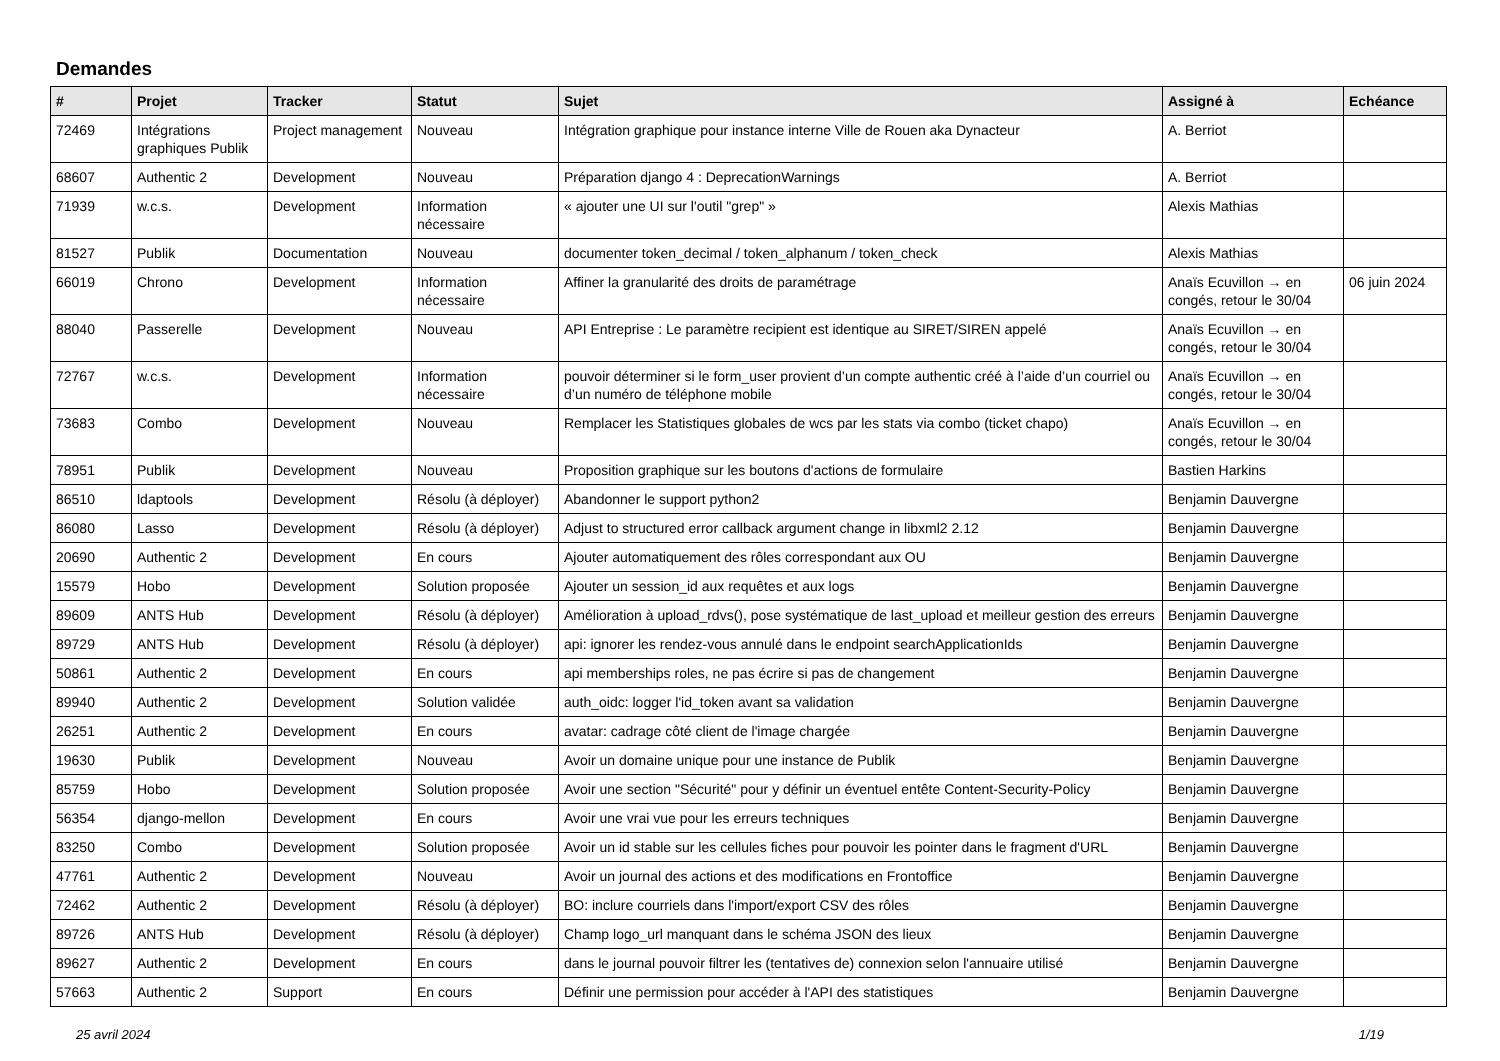Demandes
| # | Projet | Tracker | Statut | Sujet | Assigné à | Echéance |
| --- | --- | --- | --- | --- | --- | --- |
| 72469 | Intégrations graphiques Publik | Project management | Nouveau | Intégration graphique pour instance interne Ville de Rouen aka Dynacteur | A. Berriot | |
| 68607 | Authentic 2 | Development | Nouveau | Préparation django 4 : DeprecationWarnings | A. Berriot | |
| 71939 | w.c.s. | Development | Information nécessaire | « ajouter une UI sur l'outil "grep" » | Alexis Mathias | |
| 81527 | Publik | Documentation | Nouveau | documenter token_decimal / token_alphanum / token_check | Alexis Mathias | |
| 66019 | Chrono | Development | Information nécessaire | Affiner la granularité des droits de paramétrage | Anaïs Ecuvillon → en congés, retour le 30/04 | 06 juin 2024 |
| 88040 | Passerelle | Development | Nouveau | API Entreprise : Le paramètre recipient est identique au SIRET/SIREN appelé | Anaïs Ecuvillon → en congés, retour le 30/04 | |
| 72767 | w.c.s. | Development | Information nécessaire | pouvoir déterminer si le form_user provient d’un compte authentic créé à l’aide d’un courriel ou d’un numéro de téléphone mobile | Anaïs Ecuvillon → en congés, retour le 30/04 | |
| 73683 | Combo | Development | Nouveau | Remplacer les Statistiques globales de wcs par les stats via combo (ticket chapo) | Anaïs Ecuvillon → en congés, retour le 30/04 | |
| 78951 | Publik | Development | Nouveau | Proposition graphique sur les boutons d'actions de formulaire | Bastien Harkins | |
| 86510 | ldaptools | Development | Résolu (à déployer) | Abandonner le support python2 | Benjamin Dauvergne | |
| 86080 | Lasso | Development | Résolu (à déployer) | Adjust to structured error callback argument change in libxml2 2.12 | Benjamin Dauvergne | |
| 20690 | Authentic 2 | Development | En cours | Ajouter automatiquement des rôles correspondant aux OU | Benjamin Dauvergne | |
| 15579 | Hobo | Development | Solution proposée | Ajouter un session_id aux requêtes et aux logs | Benjamin Dauvergne | |
| 89609 | ANTS Hub | Development | Résolu (à déployer) | Amélioration à upload_rdvs(), pose systématique de last_upload et meilleur gestion des erreurs | Benjamin Dauvergne | |
| 89729 | ANTS Hub | Development | Résolu (à déployer) | api: ignorer les rendez-vous annulé dans le endpoint searchApplicationIds | Benjamin Dauvergne | |
| 50861 | Authentic 2 | Development | En cours | api memberships roles, ne pas écrire si pas de changement | Benjamin Dauvergne | |
| 89940 | Authentic 2 | Development | Solution validée | auth_oidc: logger l'id_token avant sa validation | Benjamin Dauvergne | |
| 26251 | Authentic 2 | Development | En cours | avatar: cadrage côté client de l'image chargée | Benjamin Dauvergne | |
| 19630 | Publik | Development | Nouveau | Avoir un domaine unique pour une instance de Publik | Benjamin Dauvergne | |
| 85759 | Hobo | Development | Solution proposée | Avoir une section "Sécurité" pour y définir un éventuel entête Content-Security-Policy | Benjamin Dauvergne | |
| 56354 | django-mellon | Development | En cours | Avoir une vrai vue pour les erreurs techniques | Benjamin Dauvergne | |
| 83250 | Combo | Development | Solution proposée | Avoir un id stable sur les cellules fiches pour pouvoir les pointer dans le fragment d'URL | Benjamin Dauvergne | |
| 47761 | Authentic 2 | Development | Nouveau | Avoir un journal des actions et des modifications en Frontoffice | Benjamin Dauvergne | |
| 72462 | Authentic 2 | Development | Résolu (à déployer) | BO: inclure courriels dans l'import/export CSV des rôles | Benjamin Dauvergne | |
| 89726 | ANTS Hub | Development | Résolu (à déployer) | Champ logo_url manquant dans le schéma JSON des lieux | Benjamin Dauvergne | |
| 89627 | Authentic 2 | Development | En cours | dans le journal pouvoir filtrer les (tentatives de) connexion selon l'annuaire utilisé | Benjamin Dauvergne | |
| 57663 | Authentic 2 | Support | En cours | Définir une permission pour accéder à l'API des statistiques | Benjamin Dauvergne | |
25 avril 2024 1/19